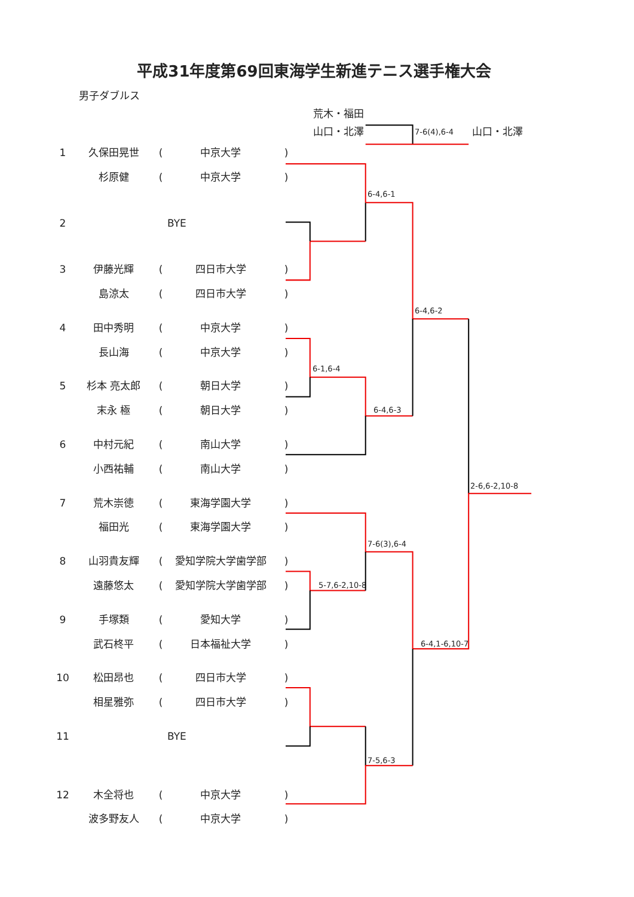平成31年度第69回東海学生新進テニス選手権大会
男子ダブルス
荒木・福田
山口・北澤 7-6(4),6-4 山口・北澤
1 久保田晃世 (中京大学)
杉原健 (中京大学)
6-4,6-1
2 BYE
3 伊藤光輝 (四日市大学)
島涼太 (四日市大学)
6-4,6-2
4 田中秀明 (中京大学)
長山海 (中京大学)
6-1,6-4
5 杉本 亮太郎 (朝日大学)
末永 極 (朝日大学) 6-4,6-3
6 中村元紀 (南山大学)
小西祐輔 (南山大学)
2-6,6-2,10-8
7 荒木崇徳 (東海学園大学)
福田光 (東海学園大学)
7-6(3),6-4
8 山羽貴友輝 (愛知学院大学歯学部)
遠藤悠太 (愛知学院大学歯学部) 5-7,6-2,10-8
9 手塚類 (愛知大学)
武石柊平 (日本福祉大学) 6-4,1-6,10-7
10 松田昂也 (四日市大学)
相星雅弥 (四日市大学)
11 BYE
7-5,6-3
12 木全将也 (中京大学)
波多野友人 (中京大学)